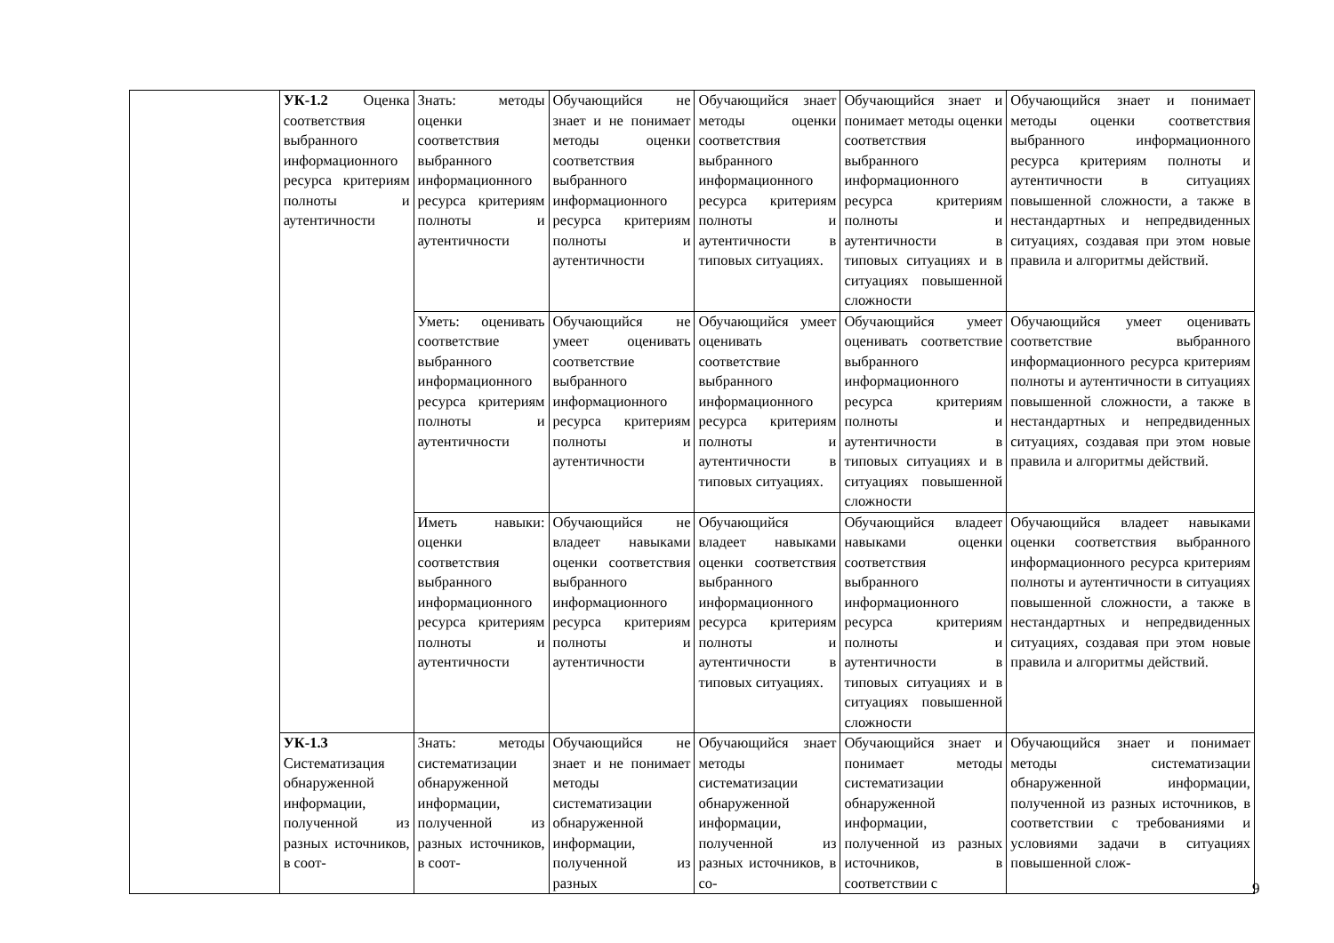| | УК-1.2 Оценка соответствия выбранного информационного ресурса критериям полноты и аутентичности | Знать: методы оценки соответствия выбранного информационного ресурса критериям полноты и аутентичности | Обучающийся не знает и не понимает методы оценки соответствия выбранного информационного ресурса критериям полноты и аутентичности | Обучающийся знает методы оценки соответствия выбранного информационного ресурса критериям полноты и аутентичности в типовых ситуациях. | Обучающийся знает и понимает методы оценки соответствия выбранного информационного ресурса критериям полноты и аутентичности в типовых ситуациях и в ситуациях повышенной сложности | Обучающийся знает и понимает методы оценки соответствия выбранного информационного ресурса критериям полноты и аутентичности в ситуациях повышенной сложности, а также в нестандартных и непредвиденных ситуациях, создавая при этом новые правила и алгоритмы действий. |
| | | Уметь: оценивать соответствие выбранного информационного ресурса критериям полноты и аутентичности | Обучающийся не умеет оценивать соответствие выбранного информационного ресурса критериям полноты и аутентичности | Обучающийся умеет оценивать соответствие выбранного информационного ресурса критериям полноты и аутентичности в типовых ситуациях. | Обучающийся умеет оценивать соответствие выбранного информационного ресурса критериям полноты и аутентичности в типовых ситуациях и в ситуациях повышенной сложности | Обучающийся умеет оценивать соответствие выбранного информационного ресурса критериям полноты и аутентичности в ситуациях повышенной сложности, а также в нестандартных и непредвиденных ситуациях, создавая при этом новые правила и алгоритмы действий. |
| | | Иметь навыки: оценки соответствия выбранного информационного ресурса критериям полноты и аутентичности | Обучающийся не владеет навыками оценки соответствия выбранного информационного ресурса критериям полноты и аутентичности | Обучающийся владеет навыками оценки соответствия выбранного информационного ресурса критериям полноты и аутентичности в типовых ситуациях. | Обучающийся владеет навыками оценки соответствия выбранного информационного ресурса критериям полноты и аутентичности в типовых ситуациях и в ситуациях повышенной сложности | Обучающийся владеет навыками оценки соответствия выбранного информационного ресурса критериям полноты и аутентичности в ситуациях повышенной сложности, а также в нестандартных и непредвиденных ситуациях, создавая при этом новые правила и алгоритмы действий. |
| | УК-1.3 Систематизация обнаруженной информации, полученной из разных источников, в соот- | Знать: методы систематизации обнаруженной информации, полученной из разных источников, в соот- | Обучающийся не знает и не понимает методы систематизации обнаруженной информации, полученной из разных | Обучающийся знает методы систематизации обнаруженной информации, полученной из разных источников, в со- | Обучающийся знает и понимает методы систематизации обнаруженной информации, полученной из разных источников, в соответствии с | Обучающийся знает и понимает методы систематизации обнаруженной информации, полученной из разных источников, в соответствии с требованиями и условиями задачи в ситуациях повышенной слож- |
9